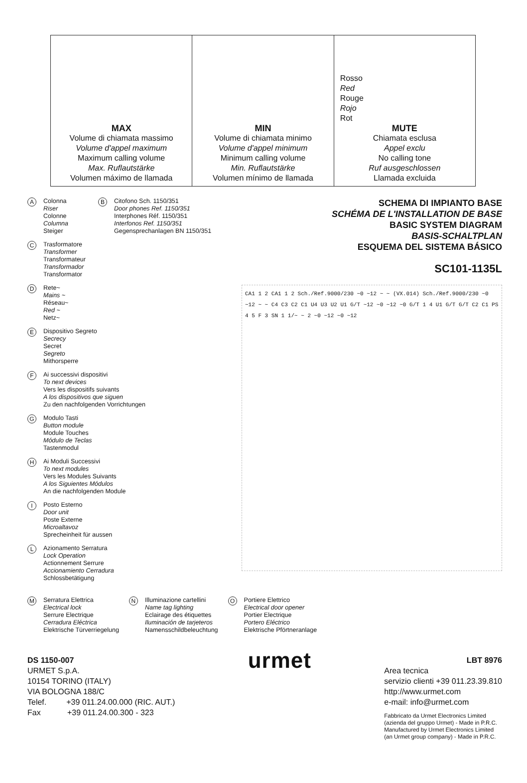MAX
Volume di chiamata massimo
Volume d'appel maximum
Maximum calling volume
Max. Ruflautstärke
Volumen máximo de llamada
MIN
Volume di chiamata minimo
Volume d'appel minimum
Minimum calling volume
Min. Ruflautstärke
Volumen mínimo de llamada
Rosso
Red
Rouge
Rojo
Rot
MUTE
Chiamata esclusa
Appel exclu
No calling tone
Ruf ausgeschlossen
Llamada excluida
A
Colonna
Riser
Colonne
Columna
Steiger
B
Citofono Sch. 1150/351
Door phones Ref. 1150/351
Interphones Réf. 1150/351
Interfonos Ref. 1150/351
Gegensprechanlagen BN 1150/351
C
Trasformatore
Transformer
Transformateur
Transformador
Transformator
D
Rete~
Mains ~
Réseau~
Red ~
Netz~
E
Dispositivo Segreto
Secrecy
Secret
Segreto
Mithorsperre
F
Ai successivi dispositivi
To next devices
Vers les dispositifs suivants
A los dispositivos que siguen
Zu den nachfolgenden Vorrichtungen
G
Modulo Tasti
Button module
Module Touches
Módulo de Teclas
Tastenmodul
H
Ai Moduli Successivi
To next modules
Vers les Modules Suivants
A los Siguientes Módulos
An die nachfolgenden Module
I
Posto Esterno
Door unit
Poste Externe
Microaltavoz
Sprecheinheit für aussen
L
Azionamento Serratura
Lock Operation
Actionnement Serrure
Accionamiento Cerradura
Schlossbetätigung
SCHEMA DI IMPIANTO BASE
SCHÉMA DE L'INSTALLATION DE BASE
BASIC SYSTEM DIAGRAM
BASIS-SCHALTPLAN
ESQUEMA DEL SISTEMA BÁSICO
SC101-1135L
CA1 1 2 CA1 1 2 Sch./Ref.9000/230 ~0 ~12 ~ ~ (VX.014) Sch./Ref.9000/230 ~0 ~12 ~ ~ C4 C3 C2 C1 U4 U3 U2 U1 G/T ~12 ~0 ~12 ~0 G/T 1 4 U1 G/T G/T C2 C1 PS 4 5 F 3 SN 1 1/~ ~ 2 ~0 ~12 ~0 ~12
M
Serratura Elettrica
Electrical lock
Serrure Electrique
Cerradura Eléctrica
Elektrische Türverriegelung
N
Illuminazione cartellini
Name tag lighting
Eclairage des étiquettes
Iluminación de tarjeteros
Namensschildbeleuchtung
O
Portiere Elettrico
Electrical door opener
Portier Electrique
Portero Eléctrico
Elektrische Pförtneranlage
DS 1150-007
URMET S.p.A.
10154 TORINO (ITALY)
VIA BOLOGNA 188/C
Telef. +39 011.24.00.000 (RIC. AUT.)
Fax +39 011.24.00.300 - 323
urmet
LBT 8976
Area tecnica
servizio clienti +39 011.23.39.810
http://www.urmet.com
e-mail: info@urmet.com
Fabbricato da Urmet Electronics Limited
(azienda del gruppo Urmet) - Made in P.R.C.
Manufactured by Urmet Electronics Limited
(an Urmet group company) - Made in P.R.C.